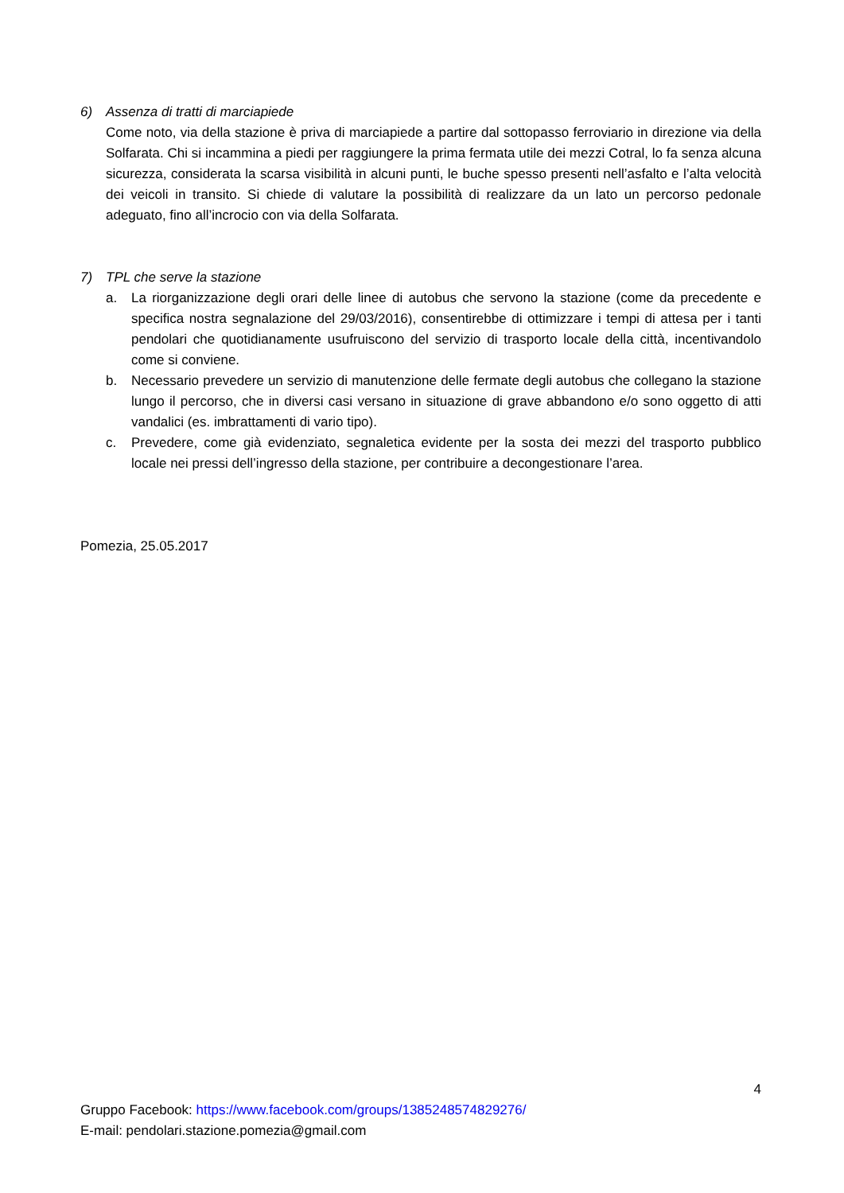6) Assenza di tratti di marciapiede
Come noto, via della stazione è priva di marciapiede a partire dal sottopasso ferroviario in direzione via della Solfarata. Chi si incammina a piedi per raggiungere la prima fermata utile dei mezzi Cotral, lo fa senza alcuna sicurezza, considerata la scarsa visibilità in alcuni punti, le buche spesso presenti nell’asfalto e l’alta velocità dei veicoli in transito. Si chiede di valutare la possibilità di realizzare da un lato un percorso pedonale adeguato, fino all’incrocio con via della Solfarata.
7) TPL che serve la stazione
a. La riorganizzazione degli orari delle linee di autobus che servono la stazione (come da precedente e specifica nostra segnalazione del 29/03/2016), consentirebbe di ottimizzare i tempi di attesa per i tanti pendolari che quotidianamente usufruiscono del servizio di trasporto locale della città, incentivandolo come si conviene.
b. Necessario prevedere un servizio di manutenzione delle fermate degli autobus che collegano la stazione lungo il percorso, che in diversi casi versano in situazione di grave abbandono e/o sono oggetto di atti vandalici (es. imbrattamenti di vario tipo).
c. Prevedere, come già evidenziato, segnaletica evidente per la sosta dei mezzi del trasporto pubblico locale nei pressi dell’ingresso della stazione, per contribuire a decongestionare l’area.
Pomezia, 25.05.2017
4
Gruppo Facebook: https://www.facebook.com/groups/1385248574829276/
E-mail: pendolari.stazione.pomezia@gmail.com